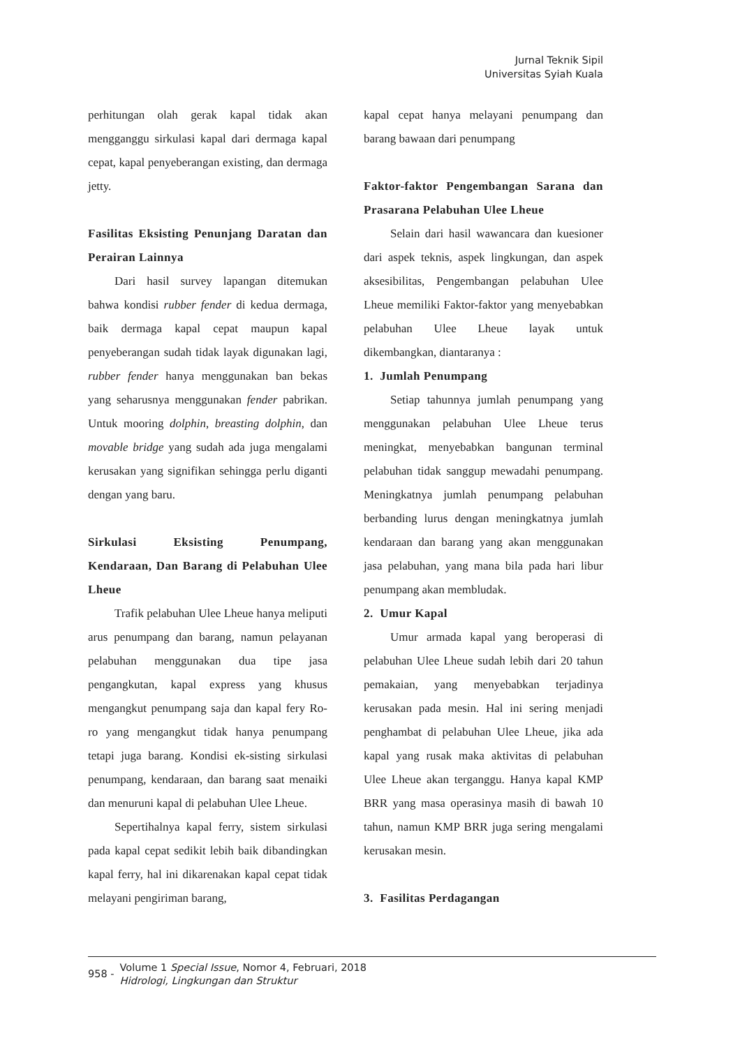Jurnal Teknik Sipil
Universitas Syiah Kuala
perhitungan olah gerak kapal tidak akan mengganggu sirkulasi kapal dari dermaga kapal cepat, kapal penyeberangan existing, dan dermaga jetty.
Fasilitas Eksisting Penunjang Daratan dan Perairan Lainnya
Dari hasil survey lapangan ditemukan bahwa kondisi rubber fender di kedua dermaga, baik dermaga kapal cepat maupun kapal penyeberangan sudah tidak layak digunakan lagi, rubber fender hanya menggunakan ban bekas yang seharusnya menggunakan fender pabrikan. Untuk mooring dolphin, breasting dolphin, dan movable bridge yang sudah ada juga mengalami kerusakan yang signifikan sehingga perlu diganti dengan yang baru.
Sirkulasi Eksisting Penumpang, Kendaraan, Dan Barang di Pelabuhan Ulee Lheue
Trafik pelabuhan Ulee Lheue hanya meliputi arus penumpang dan barang, namun pelayanan pelabuhan menggunakan dua tipe jasa pengangkutan, kapal express yang khusus mengangkut penumpang saja dan kapal fery Ro-ro yang mengangkut tidak hanya penumpang tetapi juga barang. Kondisi ek-sisting sirkulasi penumpang, kendaraan, dan barang saat menaiki dan menuruni kapal di pelabuhan Ulee Lheue.
Sepertihalnya kapal ferry, sistem sirkulasi pada kapal cepat sedikit lebih baik dibandingkan kapal ferry, hal ini dikarenakan kapal cepat tidak melayani pengiriman barang,
kapal cepat hanya melayani penumpang dan barang bawaan dari penumpang
Faktor-faktor Pengembangan Sarana dan Prasarana Pelabuhan Ulee Lheue
Selain dari hasil wawancara dan kuesioner dari aspek teknis, aspek lingkungan, dan aspek aksesibilitas, Pengembangan pelabuhan Ulee Lheue memiliki Faktor-faktor yang menyebabkan pelabuhan Ulee Lheue layak untuk dikembangkan, diantaranya :
1. Jumlah Penumpang
Setiap tahunnya jumlah penumpang yang menggunakan pelabuhan Ulee Lheue terus meningkat, menyebabkan bangunan terminal pelabuhan tidak sanggup mewadahi penumpang. Meningkatnya jumlah penumpang pelabuhan berbanding lurus dengan meningkatnya jumlah kendaraan dan barang yang akan menggunakan jasa pelabuhan, yang mana bila pada hari libur penumpang akan membludak.
2. Umur Kapal
Umur armada kapal yang beroperasi di pelabuhan Ulee Lheue sudah lebih dari 20 tahun pemakaian, yang menyebabkan terjadinya kerusakan pada mesin. Hal ini sering menjadi penghambat di pelabuhan Ulee Lheue, jika ada kapal yang rusak maka aktivitas di pelabuhan Ulee Lheue akan terganggu. Hanya kapal KMP BRR yang masa operasinya masih di bawah 10 tahun, namun KMP BRR juga sering mengalami kerusakan mesin.
3. Fasilitas Perdagangan
958 -
Volume 1 Special Issue, Nomor 4, Februari, 2018
Hidrologi, Lingkungan dan Struktur